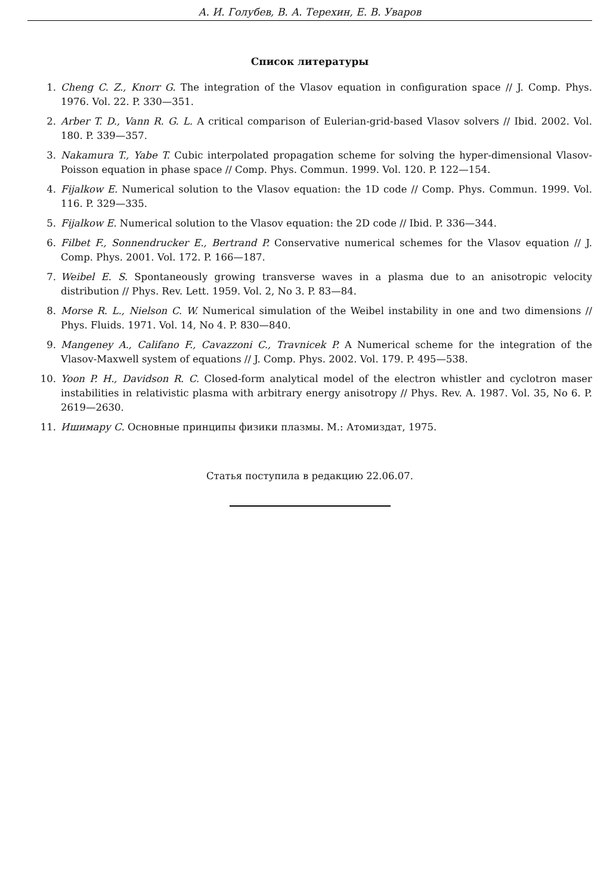А. И. Голубев, В. А. Терехин, Е. В. Уваров
Список литературы
1. Cheng C. Z., Knorr G. The integration of the Vlasov equation in configuration space // J. Comp. Phys. 1976. Vol. 22. P. 330—351.
2. Arber T. D., Vann R. G. L. A critical comparison of Eulerian-grid-based Vlasov solvers // Ibid. 2002. Vol. 180. P. 339—357.
3. Nakamura T., Yabe T. Cubic interpolated propagation scheme for solving the hyper-dimensional Vlasov-Poisson equation in phase space // Comp. Phys. Commun. 1999. Vol. 120. P. 122—154.
4. Fijalkow E. Numerical solution to the Vlasov equation: the 1D code // Comp. Phys. Commun. 1999. Vol. 116. P. 329—335.
5. Fijalkow E. Numerical solution to the Vlasov equation: the 2D code // Ibid. P. 336—344.
6. Filbet F., Sonnendrucker E., Bertrand P. Conservative numerical schemes for the Vlasov equation // J. Comp. Phys. 2001. Vol. 172. P. 166—187.
7. Weibel E. S. Spontaneously growing transverse waves in a plasma due to an anisotropic velocity distribution // Phys. Rev. Lett. 1959. Vol. 2, No 3. P. 83—84.
8. Morse R. L., Nielson C. W. Numerical simulation of the Weibel instability in one and two dimensions // Phys. Fluids. 1971. Vol. 14, No 4. P. 830—840.
9. Mangeney A., Califano F., Cavazzoni C., Travnicek P. A Numerical scheme for the integration of the Vlasov-Maxwell system of equations // J. Comp. Phys. 2002. Vol. 179. P. 495—538.
10. Yoon P. H., Davidson R. C. Closed-form analytical model of the electron whistler and cyclotron maser instabilities in relativistic plasma with arbitrary energy anisotropy // Phys. Rev. A. 1987. Vol. 35, No 6. P. 2619—2630.
11. Ишимару С. Основные принципы физики плазмы. М.: Атомиздат, 1975.
Статья поступила в редакцию 22.06.07.